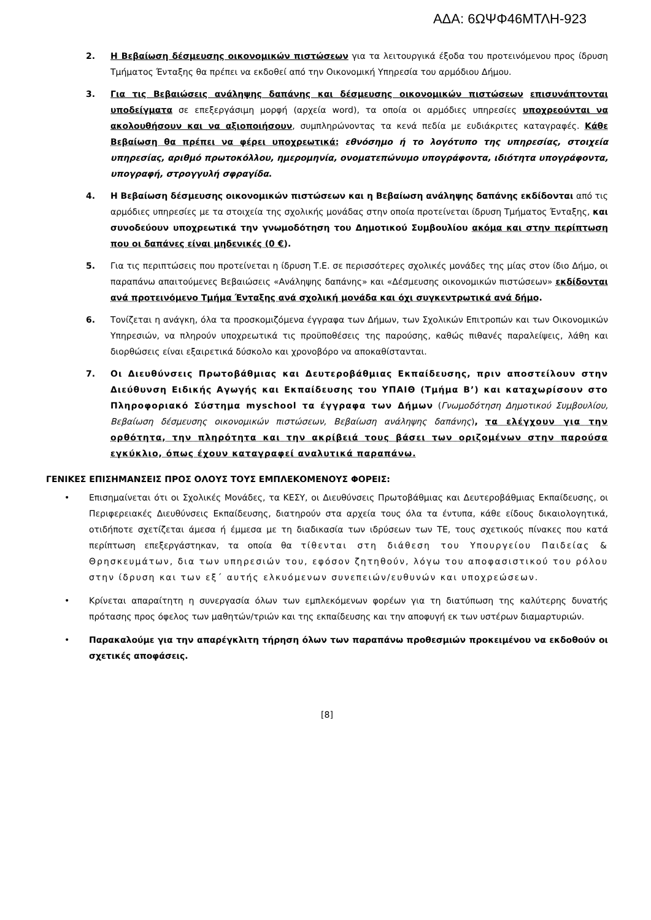ΑΔΑ: 6ΩΨΦ46ΜΤΛΗ-923
2. Η Βεβαίωση δέσμευσης οικονομικών πιστώσεων για τα λειτουργικά έξοδα του προτεινόμενου προς ίδρυση Τμήματος Ένταξης θα πρέπει να εκδοθεί από την Οικονομική Υπηρεσία του αρμόδιου Δήμου.
3. Για τις Βεβαιώσεις ανάληψης δαπάνης και δέσμευσης οικονομικών πιστώσεων επισυνάπτονται υποδείγματα σε επεξεργάσιμη μορφή (αρχεία word), τα οποία οι αρμόδιες υπηρεσίες υποχρεούνται να ακολουθήσουν και να αξιοποιήσουν, συμπληρώνοντας τα κενά πεδία με ευδιάκριτες καταγραφές. Κάθε Βεβαίωση θα πρέπει να φέρει υποχρεωτικά: εθνόσημο ή το λογότυπο της υπηρεσίας, στοιχεία υπηρεσίας, αριθμό πρωτοκόλλου, ημερομηνία, ονοματεπώνυμο υπογράφοντα, ιδιότητα υπογράφοντα, υπογραφή, στρογγυλή σφραγίδα.
4. Η Βεβαίωση δέσμευσης οικονομικών πιστώσεων και η Βεβαίωση ανάληψης δαπάνης εκδίδονται από τις αρμόδιες υπηρεσίες με τα στοιχεία της σχολικής μονάδας στην οποία προτείνεται ίδρυση Τμήματος Ένταξης, και συνοδεύουν υποχρεωτικά την γνωμοδότηση του Δημοτικού Συμβουλίου ακόμα και στην περίπτωση που οι δαπάνες είναι μηδενικές (0 €).
5. Για τις περιπτώσεις που προτείνεται η ίδρυση Τ.Ε. σε περισσότερες σχολικές μονάδες της μίας στον ίδιο Δήμο, οι παραπάνω απαιτούμενες Βεβαιώσεις «Ανάληψης δαπάνης» και «Δέσμευσης οικονομικών πιστώσεων» εκδίδονται ανά προτεινόμενο Τμήμα Ένταξης ανά σχολική μονάδα και όχι συγκεντρωτικά ανά δήμο.
6. Τονίζεται η ανάγκη, όλα τα προσκομιζόμενα έγγραφα των Δήμων, των Σχολικών Επιτροπών και των Οικονομικών Υπηρεσιών, να πληρούν υποχρεωτικά τις προϋποθέσεις της παρούσης, καθώς πιθανές παραλείψεις, λάθη και διορθώσεις είναι εξαιρετικά δύσκολο και χρονοβόρο να αποκαθίστανται.
7. Οι Διευθύνσεις Πρωτοβάθμιας και Δευτεροβάθμιας Εκπαίδευσης, πριν αποστείλουν στην Διεύθυνση Ειδικής Αγωγής και Εκπαίδευσης του ΥΠΑΙΘ (Τμήμα Β’) και καταχωρίσουν στο Πληροφοριακό Σύστημα myschool τα έγγραφα των Δήμων (Γνωμοδότηση Δημοτικού Συμβουλίου, Βεβαίωση δέσμευσης οικονομικών πιστώσεων, Βεβαίωση ανάληψης δαπάνης), τα ελέγχουν για την ορθότητα, την πληρότητα και την ακρίβειά τους βάσει των οριζομένων στην παρούσα εγκύκλιο, όπως έχουν καταγραφεί αναλυτικά παραπάνω.
ΓΕΝΙΚΕΣ ΕΠΙΣΗΜΑΝΣΕΙΣ ΠΡΟΣ ΟΛΟΥΣ ΤΟΥΣ ΕΜΠΛΕΚΟΜΕΝΟΥΣ ΦΟΡΕΙΣ:
• Επισημαίνεται ότι οι Σχολικές Μονάδες, τα ΚΕΣΥ, οι Διευθύνσεις Πρωτοβάθμιας και Δευτεροβάθμιας Εκπαίδευσης, οι Περιφερειακές Διευθύνσεις Εκπαίδευσης, διατηρούν στα αρχεία τους όλα τα έντυπα, κάθε είδους δικαιολογητικά, οτιδήποτε σχετίζεται άμεσα ή έμμεσα με τη διαδικασία των ιδρύσεων των ΤΕ, τους σχετικούς πίνακες που κατά περίπτωση επεξεργάστηκαν, τα οποία θα τίθενται στη διάθεση του Υπουργείου Παιδείας & Θρησκευμάτων, δια των υπηρεσιών του, εφόσον ζητηθούν, λόγω του αποφασιστικού του ρόλου στην ίδρυση και των εξ΄ αυτής ελκυόμενων συνεπειών/ευθυνών και υποχρεώσεων.
• Κρίνεται απαραίτητη η συνεργασία όλων των εμπλεκόμενων φορέων για τη διατύπωση της καλύτερης δυνατής πρότασης προς όφελος των μαθητών/τριών και της εκπαίδευσης και την αποφυγή εκ των υστέρων διαμαρτυριών.
• Παρακαλούμε για την απαρέγκλιτη τήρηση όλων των παραπάνω προθεσμιών προκειμένου να εκδοθούν οι σχετικές αποφάσεις.
[8]